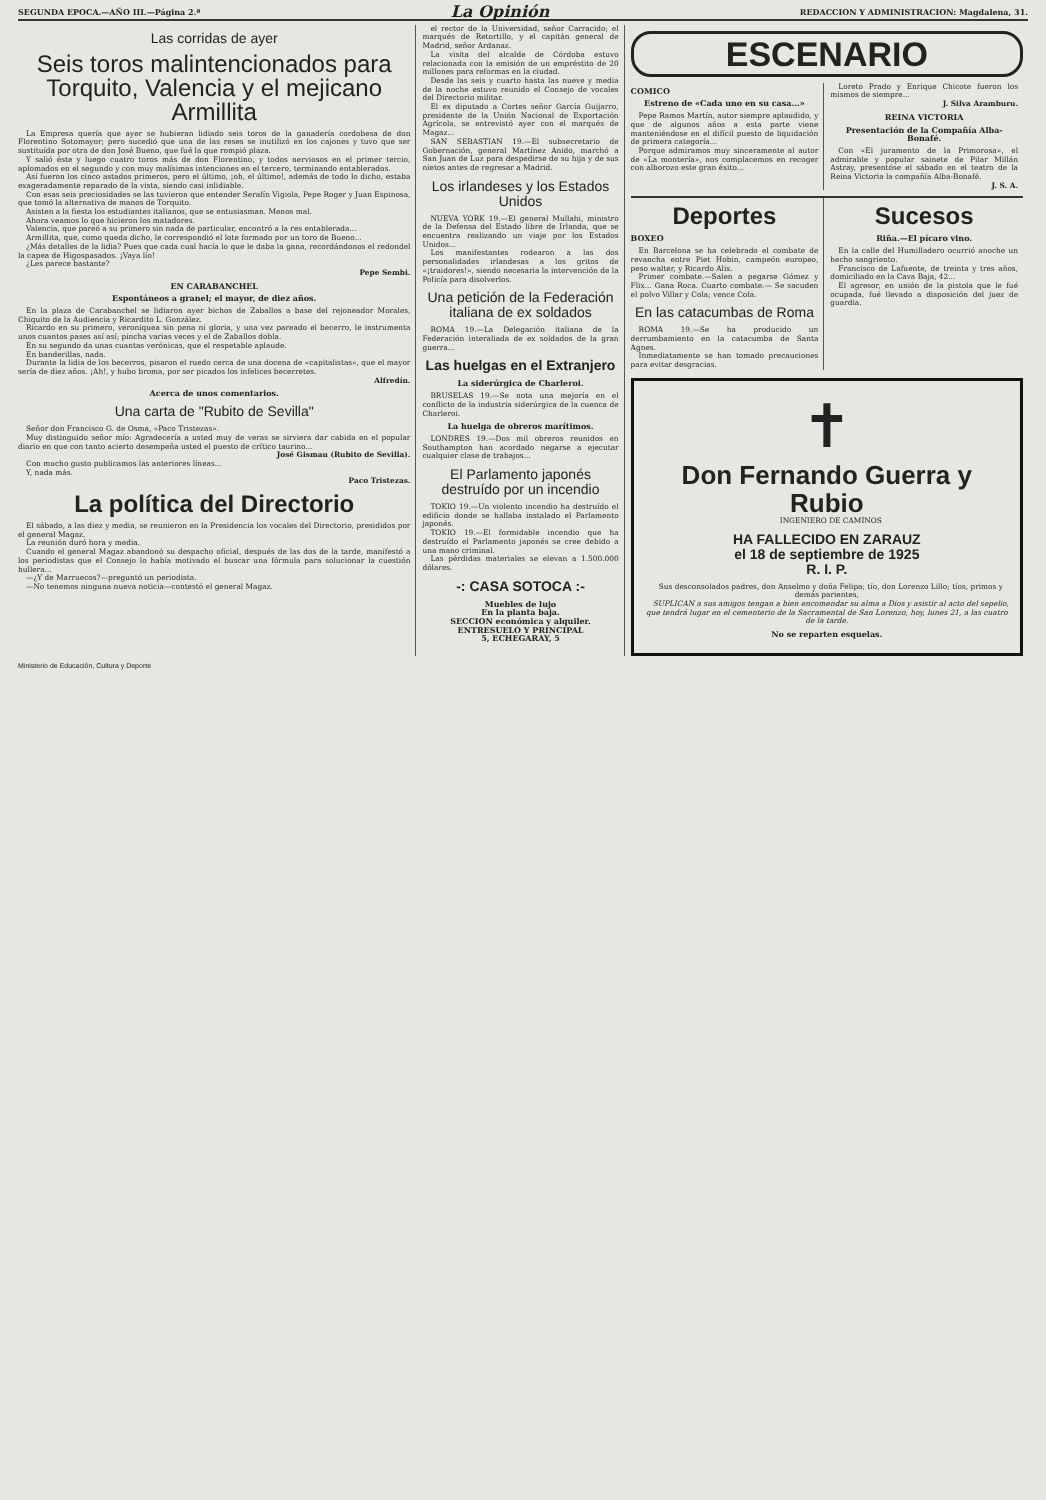SEGUNDA EPOCA.—AÑO III.—Página 2.ª La Opinión REDACCION Y ADMINISTRACION: Magdalena, 31.
Las corridas de ayer
Seis toros malintencionados para Torquito, Valencia y el mejicano Armillita
La Empresa quería que ayer se hubieran lidiado seis toros de la ganadería cordobesa de don Florentino Sotomayor; pero sucedió que una de las reses se inutilizó en los cajones y tuvo que ser sustituída por otra de don José Bueno, que fué la que rompió plaza.
Y salió éste y luego cuatro toros más de don Florentino, y todos nerviosos en el primer tercio, aplomados en el segundo y con muy malísimas intenciones en el tercero, terminando entablerados.
Así fueron los cinco astados primeros, pero el último, ¡oh, el último!, además de todo lo dicho, estaba exageradamente reparado de la vista, siendo casi inlidiable.
Con esas seis preciosidades se las tuvieron que entender Serafín Vigiola, Pepe Roger y Juan Espinosa, que tomó la alternativa de manos de Torquito.
Asisten a la fiesta los estudiantes italianos, que se entusiasman. Menos mal.
Ahora veamos lo que hicieron los matadores.
Valencia, que pareó a su primero sin nada de particular, encontró a la res entablerada...
Armillita, que, como queda dicho, le correspondió el lote formado por un toro de Bueno...
¿Más detalles de la lidia? Pues que cada cual hacía lo que le daba la gana, recordándonos el redondel la capea de Higospasados. ¡Vaya lío!
¿Les parece bastante?
Pepe Sembi.
EN CARABANCHEL
Espontáneos a granel; el mayor, de diez años.
En la plaza de Carabanchel se lidiaron ayer bichos de Zaballos a base del rejoneador Morales, Chiquito de la Audiencia y Ricardito L. González.
Ricardo en su primero, veroniquea sin pena ni gloria, y una vez pareado el becerro, le instrumenta unos cuantos pases así así; pincha varias veces y el de Zaballos dobla.
En su segundo da unas cuantas verónicas, que el respetable aplaude.
En banderillas, nada.
Durante la lidia de los becerros, pisaron el ruedo cerca de una docena de «capitalistas», que el mayor sería de diez años. ¡Ah!, y hubo broma, por ser picados los infelices becerretes.
Alfredín.
Acerca de unos comentarios.
Una carta de "Rubito de Sevilla"
Señor don Francisco G. de Osma, «Paco Tristezas».
Muy distinguido señor mío: Agradecería a usted muy de veras se sirviera dar cabida en el popular diario en que con tanto acierto desempeña usted el puesto de crítico taurino...
José Gismau (Rubito de Sevilla).
Con mucho gusto publicamos las anteriores líneas...
Y, nada más.
Paco Tristezas.
La política del Directorio
El sábado, a las diez y media, se reunieron en la Presidencia los vocales del Directorio, presididos por el general Magaz.
La reunión duró hora y media.
Cuando el general Magaz abandonó su despacho oficial, después de las dos de la tarde, manifestó a los periodistas que el Consejo lo había motivado el buscar una fórmula para solucionar la cuestión hullera...
—¿Y de Marruecos?—preguntó un periodista.
—No tenemos ninguna nueva noticia—contestó el general Magaz.
el rector de la Universidad, señor Carracido; el marqués de Retortillo, y el capitán general de Madrid, señor Ardanaz.
La visita del alcalde de Córdoba estuvo relacionada con la emisión de un empréstito de 20 millones para reformas en la ciudad.
Desde las seis y cuarto hasta las nueve y media de la noche estuvo reunido el Consejo de vocales del Directorio militar.
El ex diputado a Cortes señor García Guijarro, presidente de la Unión Nacional de Exportación Agrícola, se entrevistó ayer con el marqués de Magaz...
SAN SEBASTIAN 19.—El subsecretario de Gobernación, general Martínez Anido, marchó a San Juan de Luz para despedirse de su hija y de sus nietos antes de regresar a Madrid.
Los irlandeses y los Estados Unidos
NUEVA YORK 19.—El general Mullahi, ministro de la Defensa del Estado libre de Irlanda, que se encuentra realizando un viaje por los Estados Unidos...
Los manifestantes rodearon a las dos personalidades irlandesas a los gritos de «¡traidores!», siendo necesaria la intervención de la Policía para disolverlos.
Una petición de la Federación italiana de ex soldados
ROMA 19.—La Delegación italiana de la Federación interaliada de ex soldados de la gran guerra...
Las huelgas en el Extranjero
La siderúrgica de Charleroi.
BRUSELAS 19.—Se nota una mejoría en el conflicto de la industria siderúrgica de la cuenca de Charleroi.
La huelga de obreros marítimos.
LONDRES 19.—Dos mil obreros reunidos en Southampton han acordado negarse a ejecutar cualquier clase de trabajos...
El Parlamento japonés destruído por un incendio
TOKIO 19.—Un violento incendio ha destruído el edificio donde se hallaba instalado el Parlamento japonés.
TOKIO 19.—El formidable incendio que ha destruído el Parlamento japonés se cree debido a una mano criminal.
Las pérdidas materiales se elevan a 1.500.000 dólares.
-: CASA SOTOCA :-
Muebles de lujo
En la planta baja.
SECCION económica y alquiler.
ENTRESUELO Y PRINCIPAL
5, ECHEGARAY, 5
ESCENARIO
COMICO
Estreno de «Cada uno en su casa...»
Pepe Ramos Martín, autor siempre aplaudido, y que de algunos años a esta parte viene manteniéndose en el difícil puesto de liquidación de primera categoría...
Porque admiramos muy sinceramente al autor de «La montería», nos complacemos en recoger con alborozo este gran éxito...
Loreto Prado y Enrique Chicote fueron los mismos de siempre...
J. Silva Aramburu.
REINA VICTORIA
Presentación de la Compañía Alba-Bonafé.
Con «El juramento de la Primorosa», el admirable y popular sainete de Pilar Millán Astray, presentóse el sábado en el teatro de la Reina Victoria la compañía Alba-Bonafé.
J. S. A.
Deportes
BOXEO
En Barcelona se ha celebrado el combate de revancha entre Piet Hobin, campeón europeo, peso walter, y Ricardo Alix.
Primer combate.—Salen a pegarse Gómez y Flix... Gana Roca. Cuarto combate.— Se sacuden el polvo Villar y Cola; vence Cola.
En las catacumbas de Roma
ROMA 19.—Se ha producido un derrumbamiento en la catacumba de Santa Agnes.
Inmediatamente se han tomado precauciones para evitar desgracias.
Sucesos
Riña.—El pícaro vino.
En la calle del Humilladero ocurrió anoche un hecho sangriento.
Francisco de Lafuente, de treinta y tres años, domiciliado en la Cava Baja, 42...
El agresor, en unión de la pistola que le fué ocupada, fué llevado a disposición del juez de guardia.
✝
Don Fernando Guerra y Rubio
INGENIERO DE CAMINOS
HA FALLECIDO EN ZARAUZ
el 18 de septiembre de 1925
R. I. P.
Sus desconsolados padres, don Anselmo y doña Felipa; tío, don Lorenzo Lillo; tíos, primos y demás parientes,
SUPLICAN a sus amigos tengan a bien encomendar su alma a Dios y asistir al acto del sepelio, que tendrá lugar en el cementerio de la Sacramental de San Lorenzo, hoy, lunes 21, a las cuatro de la tarde.
No se reparten esquelas.
Ministerio de Educación, Cultura y Deporte